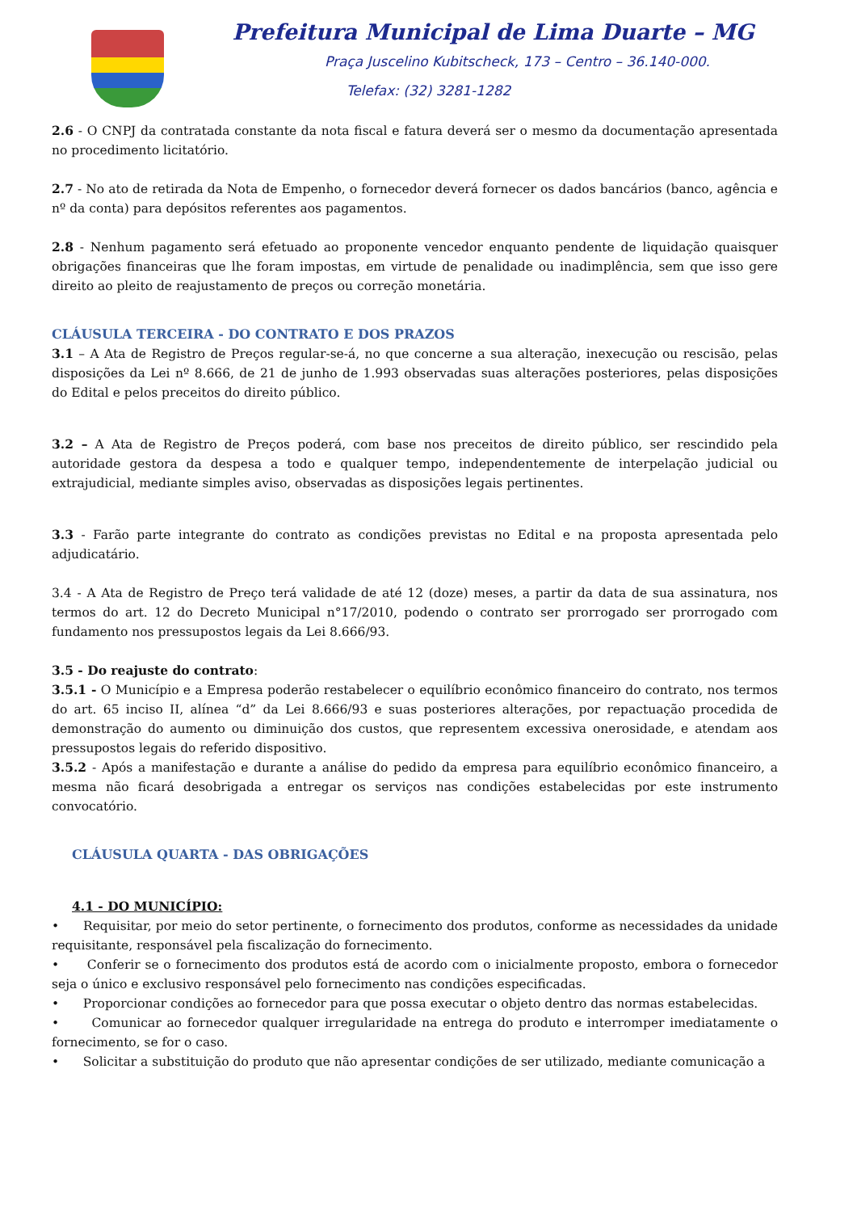Prefeitura Municipal de Lima Duarte – MG
Praça Juscelino Kubitscheck, 173 – Centro – 36.140-000.
Telefax: (32) 3281-1282
2.6 - O CNPJ da contratada constante da nota fiscal e fatura deverá ser o mesmo da documentação apresentada no procedimento licitatório.
2.7 - No ato de retirada da Nota de Empenho, o fornecedor deverá fornecer os dados bancários (banco, agência e nº da conta) para depósitos referentes aos pagamentos.
2.8 - Nenhum pagamento será efetuado ao proponente vencedor enquanto pendente de liquidação quaisquer obrigações financeiras que lhe foram impostas, em virtude de penalidade ou inadimplência, sem que isso gere direito ao pleito de reajustamento de preços ou correção monetária.
CLÁUSULA TERCEIRA - DO CONTRATO E DOS PRAZOS
3.1 – A Ata de Registro de Preços regular-se-á, no que concerne a sua alteração, inexecução ou rescisão, pelas disposições da Lei nº 8.666, de 21 de junho de 1.993 observadas suas alterações posteriores, pelas disposições do Edital e pelos preceitos do direito público.
3.2 – A Ata de Registro de Preços poderá, com base nos preceitos de direito público, ser rescindido pela autoridade gestora da despesa a todo e qualquer tempo, independentemente de interpelação judicial ou extrajudicial, mediante simples aviso, observadas as disposições legais pertinentes.
3.3 - Farão parte integrante do contrato as condições previstas no Edital e na proposta apresentada pelo adjudicatário.
3.4 - A Ata de Registro de Preço terá validade de até 12 (doze) meses, a partir da data de sua assinatura, nos termos do art. 12 do Decreto Municipal n°17/2010, podendo o contrato ser prorrogado ser prorrogado com fundamento nos pressupostos legais da Lei 8.666/93.
3.5 - Do reajuste do contrato:
3.5.1 - O Município e a Empresa poderão restabelecer o equilíbrio econômico financeiro do contrato, nos termos do art. 65 inciso II, alínea “d” da Lei 8.666/93 e suas posteriores alterações, por repactuação procedida de demonstração do aumento ou diminuição dos custos, que representem excessiva onerosidade, e atendam aos pressupostos legais do referido dispositivo.
3.5.2 - Após a manifestação e durante a análise do pedido da empresa para equilíbrio econômico financeiro, a mesma não ficará desobrigada a entregar os serviços nas condições estabelecidas por este instrumento convocatório.
CLÁUSULA QUARTA - DAS OBRIGAÇÕES
4.1 - DO MUNICÍPIO:
• Requisitar, por meio do setor pertinente, o fornecimento dos produtos, conforme as necessidades da unidade requisitante, responsável pela fiscalização do fornecimento.
• Conferir se o fornecimento dos produtos está de acordo com o inicialmente proposto, embora o fornecedor seja o único e exclusivo responsável pelo fornecimento nas condições especificadas.
• Proporcionar condições ao fornecedor para que possa executar o objeto dentro das normas estabelecidas.
• Comunicar ao fornecedor qualquer irregularidade na entrega do produto e interromper imediatamente o fornecimento, se for o caso.
• Solicitar a substituição do produto que não apresentar condições de ser utilizado, mediante comunicação a